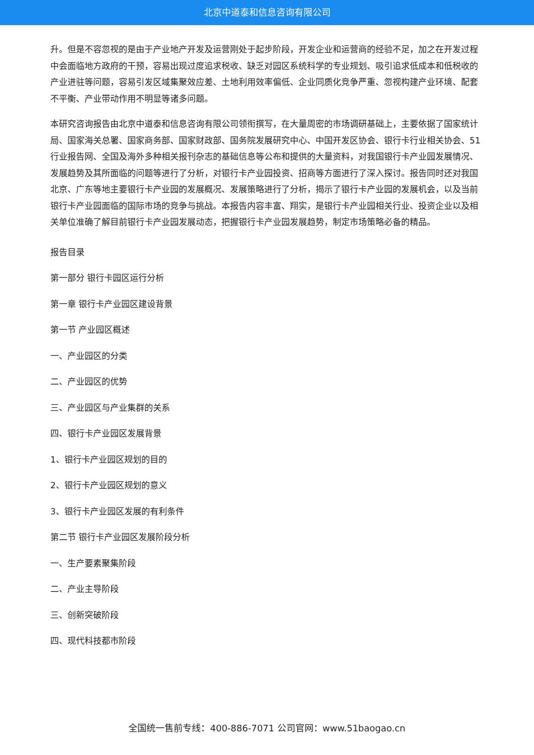北京中道泰和信息咨询有限公司
升。但是不容忽视的是由于产业地产开发及运营刚处于起步阶段，开发企业和运营商的经验不足，加之在开发过程中会面临地方政府的干预，容易出现过度追求税收、缺乏对园区系统科学的专业规划、吸引追求低成本和低税收的产业进驻等问题，容易引发区域集聚效应差、土地利用效率偏低、企业同质化竞争严重、忽视构建产业环境、配套不平衡、产业带动作用不明显等诸多问题。
本研究咨询报告由北京中道泰和信息咨询有限公司领衔撰写，在大量周密的市场调研基础上，主要依据了国家统计局、国家海关总署、国家商务部、国家财政部、国务院发展研究中心、中国开发区协会、银行卡行业相关协会、51行业报告网、全国及海外多种相关报刊杂志的基础信息等公布和提供的大量资料，对我国银行卡产业园发展情况、发展趋势及其所面临的问题等进行了分析，对银行卡产业园投资、招商等方面进行了深入探讨。报告同时还对我国北京、广东等地主要银行卡产业园的发展概况、发展策略进行了分析，揭示了银行卡产业园的发展机会，以及当前银行卡产业园面临的国际市场的竞争与挑战。本报告内容丰富、翔实，是银行卡产业园相关行业、投资企业以及相关单位准确了解目前银行卡产业园发展动态，把握银行卡产业园发展趋势，制定市场策略必备的精品。
报告目录
第一部分 银行卡园区运行分析
第一章 银行卡产业园区建设背景
第一节 产业园区概述
一、产业园区的分类
二、产业园区的优势
三、产业园区与产业集群的关系
四、银行卡产业园区发展背景
1、银行卡产业园区规划的目的
2、银行卡产业园区规划的意义
3、银行卡产业园区发展的有利条件
第二节 银行卡产业园区发展阶段分析
一、生产要素聚集阶段
二、产业主导阶段
三、创新突破阶段
四、现代科技都市阶段
全国统一售前专线：400-886-7071 公司官网：www.51baogao.cn